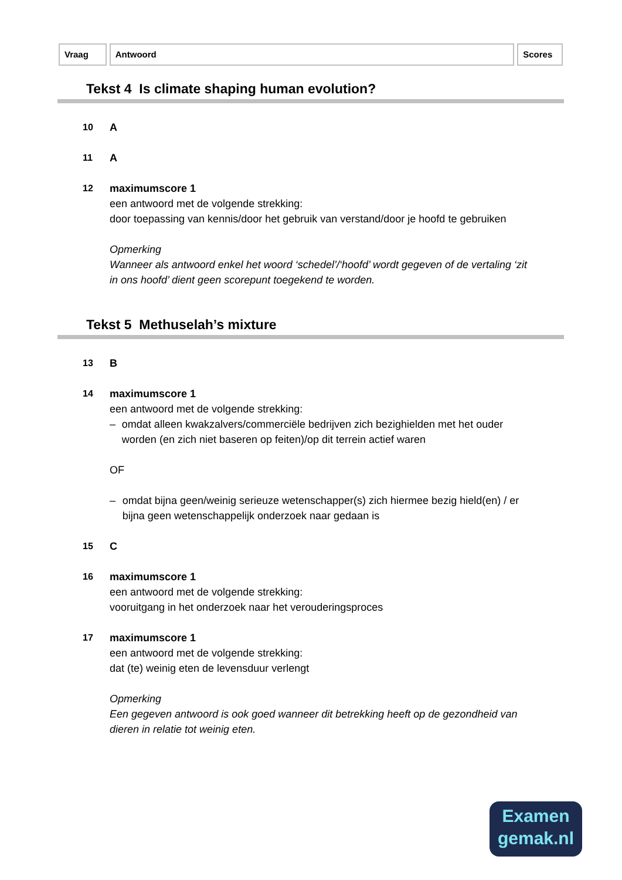Vraag Antwoord Scores
Tekst 4 Is climate shaping human evolution?
10 A
11 A
12 maximumscore 1
een antwoord met de volgende strekking:
door toepassing van kennis/door het gebruik van verstand/door je hoofd te gebruiken
Opmerking
Wanneer als antwoord enkel het woord ‘schedel’/‘hoofd’ wordt gegeven of de vertaling ‘zit in ons hoofd’ dient geen scorepunt toegekend te worden.
Tekst 5 Methuselah’s mixture
13 B
14 maximumscore 1
een antwoord met de volgende strekking:
– omdat alleen kwakzalvers/commerciële bedrijven zich bezighielden met het ouder worden (en zich niet baseren op feiten)/op dit terrein actief waren
OF
– omdat bijna geen/weinig serieuze wetenschapper(s) zich hiermee bezig hield(en) / er bijna geen wetenschappelijk onderzoek naar gedaan is
15 C
16 maximumscore 1
een antwoord met de volgende strekking:
vooruitgang in het onderzoek naar het verouderingsproces
17 maximumscore 1
een antwoord met de volgende strekking:
dat (te) weinig eten de levensduur verlengt
Opmerking
Een gegeven antwoord is ook goed wanneer dit betrekking heeft op de gezondheid van dieren in relatie tot weinig eten.
Examen
gemak.nl